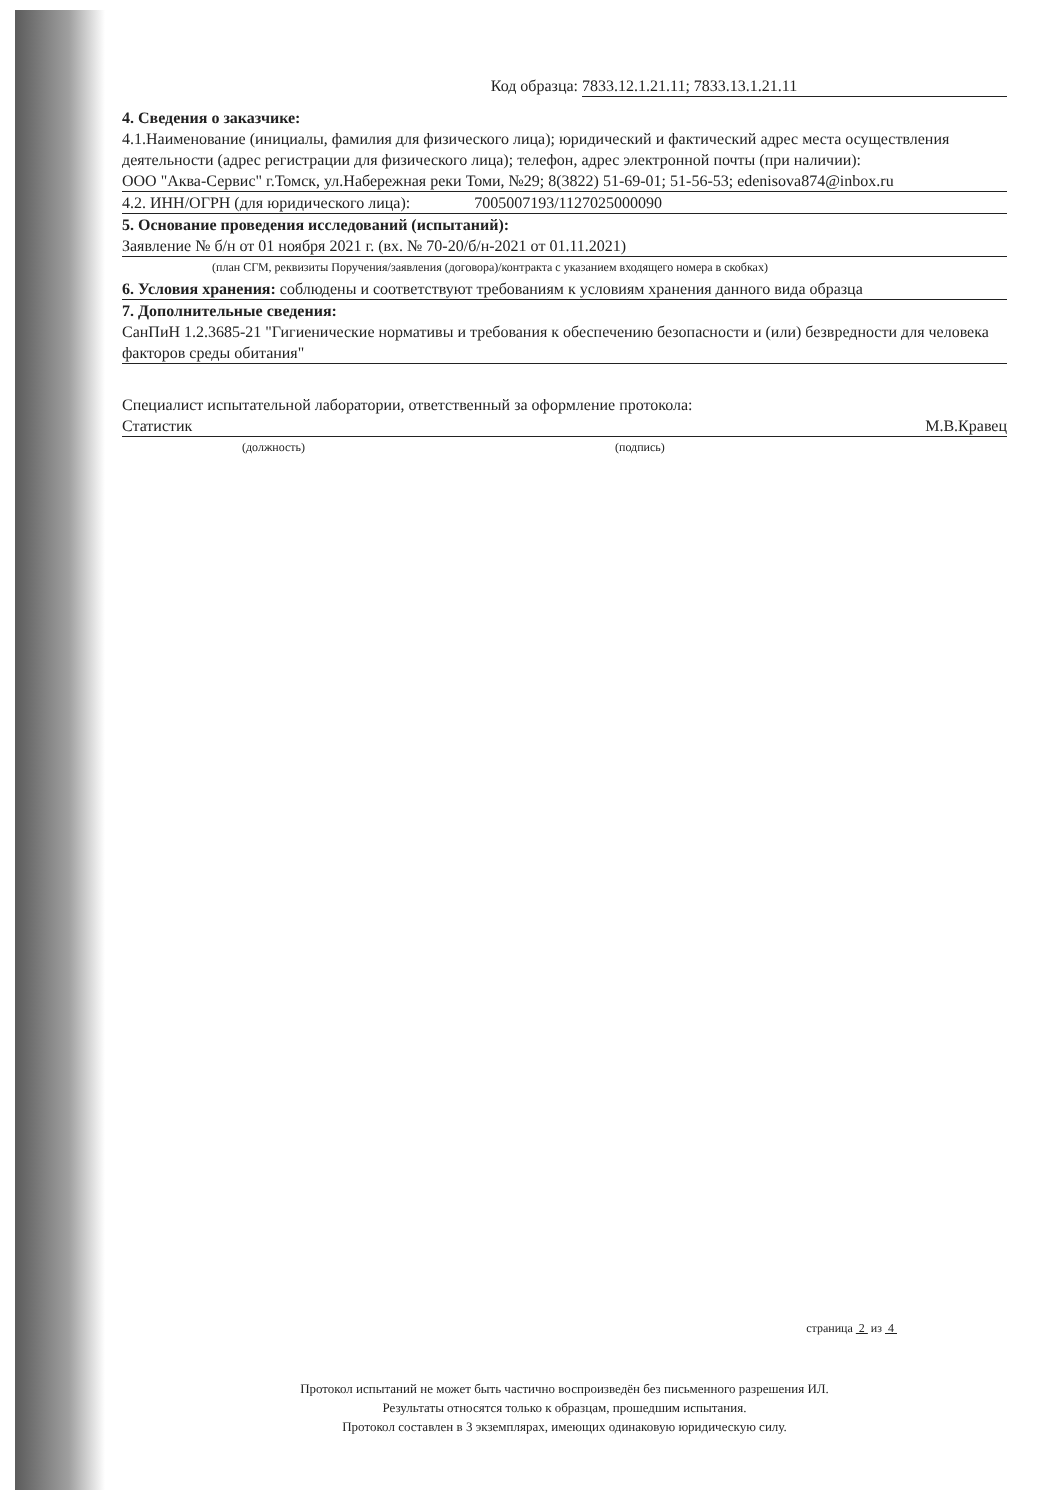Код образца: 7833.12.1.21.11; 7833.13.1.21.11
4. Сведения о заказчике:
4.1.Наименование (инициалы, фамилия для физического лица); юридический и фактический адрес места осуществления деятельности (адрес регистрации для физического лица); телефон, адрес электронной почты (при наличии):
ООО "Аква-Сервис" г.Томск, ул.Набережная реки Томи, №29; 8(3822) 51-69-01; 51-56-53; edenisova874@inbox.ru
4.2. ИНН/ОГРН (для юридического лица): 7005007193/1127025000090
5. Основание проведения исследований (испытаний):
Заявление № б/н от 01 ноября 2021 г. (вх. № 70-20/б/н-2021 от 01.11.2021)
(план СГМ, реквизиты Поручения/заявления (договора)/контракта с указанием входящего номера в скобках)
6. Условия хранения: соблюдены и соответствуют требованиям к условиям хранения данного вида образца
7. Дополнительные сведения:
СанПиН 1.2.3685-21 "Гигиенические нормативы и требования к обеспечению безопасности и (или) безвредности для человека факторов среды обитания"
Специалист испытательной лаборатории, ответственный за оформление протокола:
Статистик М.В.Кравец
(должность) (подпись)
страница 2 из 4
Протокол испытаний не может быть частично воспроизведён без письменного разрешения ИЛ.
Результаты относятся только к образцам, прошедшим испытания.
Протокол составлен в 3 экземплярах, имеющих одинаковую юридическую силу.